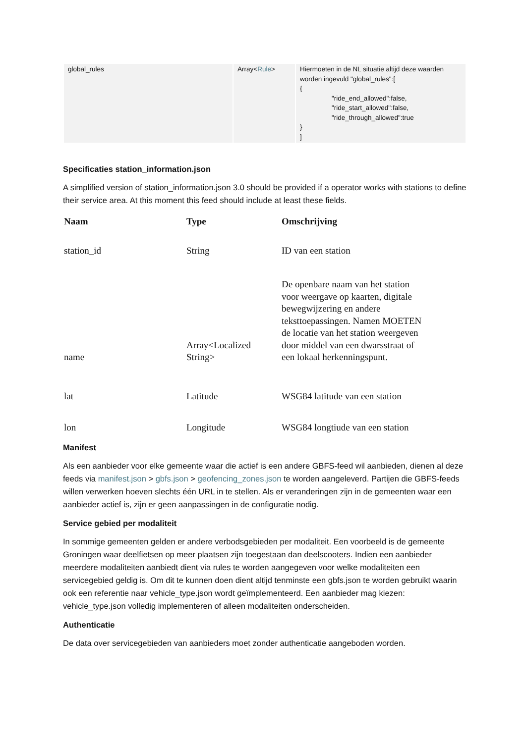| global_rules | Array< Rule > | Hiermoeten in de NL situatie altijd deze waarden worden ingevuld "global_rules":[ { "ride_end_allowed":false, "ride_start_allowed":false, "ride_through_allowed":true } ] |
Specificaties station_information.json
A simplified version of station_information.json 3.0 should be provided if a operator works with stations to define their service area. At this moment this feed should include at least these fields.
| Naam | Type | Omschrijving |
| --- | --- | --- |
| station_id | String | ID van een station |
| name | Array<Localized String> | De openbare naam van het station voor weergave op kaarten, digitale bewegwijzering en andere teksttoepassingen. Namen MOETEN de locatie van het station weergeven door middel van een dwarsstraat of een lokaal herkenningspunt. |
| lat | Latitude | WSG84 latitude van een station |
| lon | Longitude | WSG84 longtiude van een station |
Manifest
Als een aanbieder voor elke gemeente waar die actief is een andere GBFS-feed wil aanbieden, dienen al deze feeds via manifest.json > gbfs.json > geofencing_zones.json te worden aangeleverd. Partijen die GBFS-feeds willen verwerken hoeven slechts één URL in te stellen. Als er veranderingen zijn in de gemeenten waar een aanbieder actief is, zijn er geen aanpassingen in de configuratie nodig.
Service gebied per modaliteit
In sommige gemeenten gelden er andere verbodsgebieden per modaliteit. Een voorbeeld is de gemeente Groningen waar deelfietsen op meer plaatsen zijn toegestaan dan deelscooters. Indien een aanbieder meerdere modaliteiten aanbiedt dient via rules te worden aangegeven voor welke modaliteiten een servicegebied geldig is. Om dit te kunnen doen dient altijd tenminste een gbfs.json te worden gebruikt waarin ook een referentie naar vehicle_type.json wordt geïmplementeerd. Een aanbieder mag kiezen: vehicle_type.json volledig implementeren of alleen modaliteiten onderscheiden.
Authenticatie
De data over servicegebieden van aanbieders moet zonder authenticatie aangeboden worden.